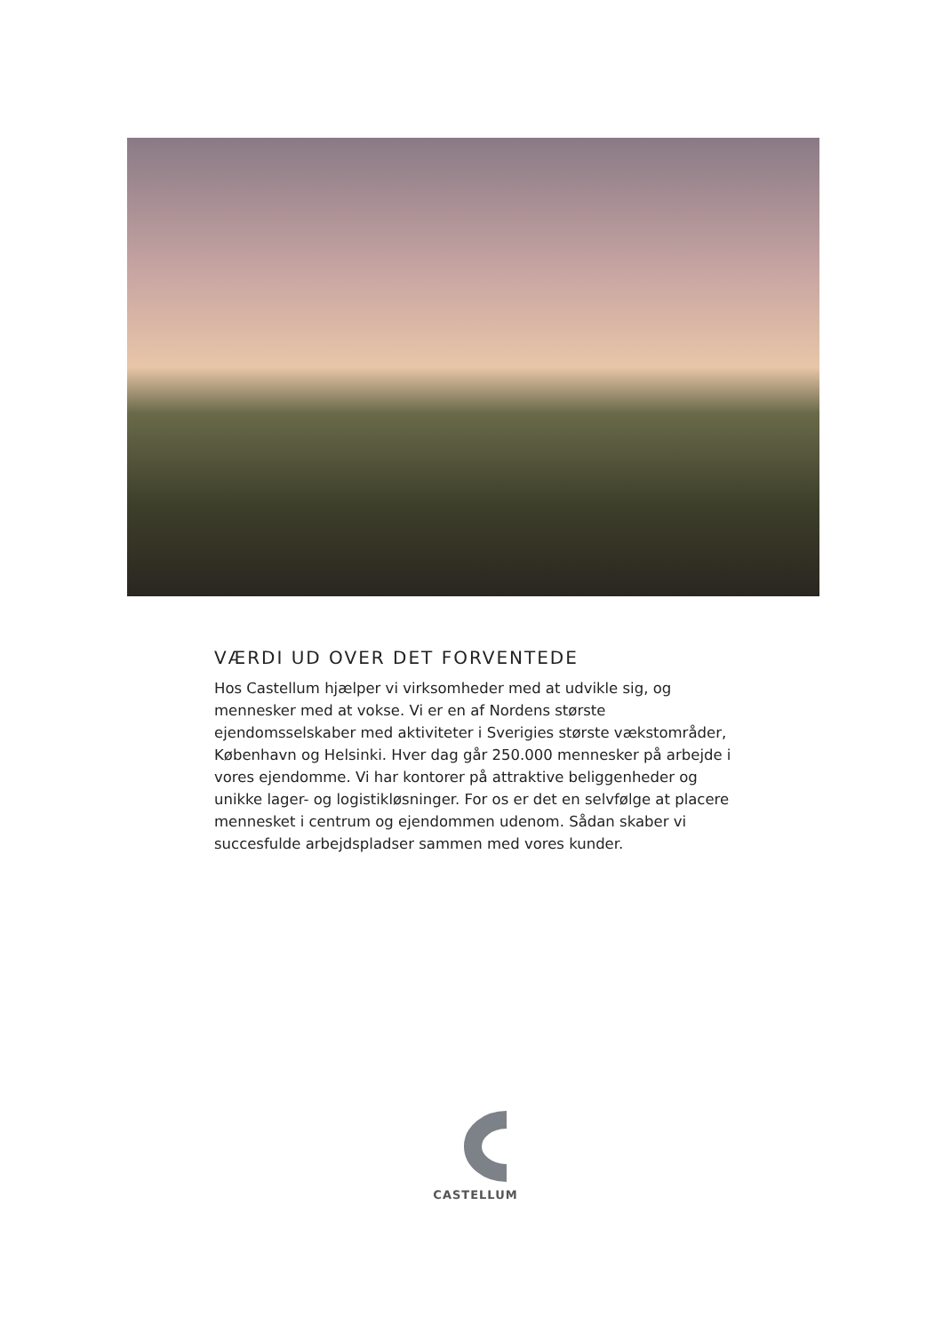VÆRDI UD OVER DET FORVENTEDE
Hos Castellum hjælper vi virksomheder med at udvikle sig, og mennesker med at vokse. Vi er en af Nordens største ejendomsselskaber med aktiviteter i Sverigies største vækstområder, København og Helsinki. Hver dag går 250.000 mennesker på arbejde i vores ejendomme. Vi har kontorer på attraktive beliggenheder og unikke lager- og logistikløsninger. For os er det en selvfølge at placere mennesket i centrum og ejendommen udenom. Sådan skaber vi succesfulde arbejdspladser sammen med vores kunder.
CASTELLUM